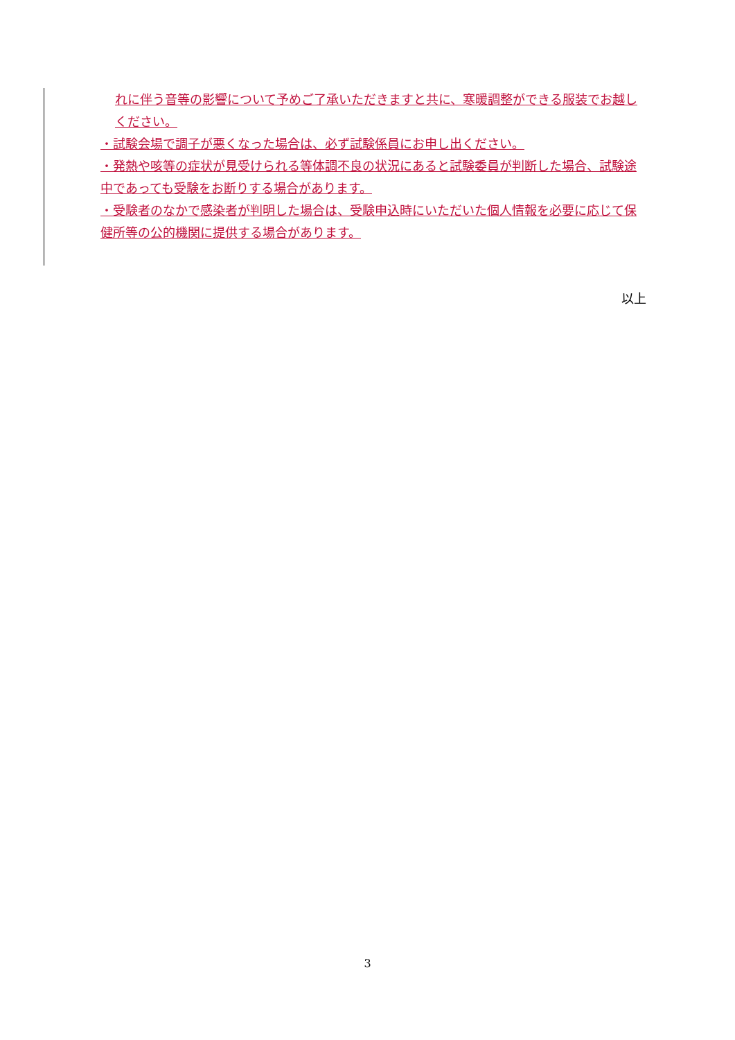れに伴う音等の影響について予めご了承いただきますと共に、寒暖調整ができる服装でお越しください。
・試験会場で調子が悪くなった場合は、必ず試験係員にお申し出ください。
・発熱や咳等の症状が見受けられる等体調不良の状況にあると試験委員が判断した場合、試験途中であっても受験をお断りする場合があります。
・受験者のなかで感染者が判明した場合は、受験申込時にいただいた個人情報を必要に応じて保健所等の公的機関に提供する場合があります。
以上
3